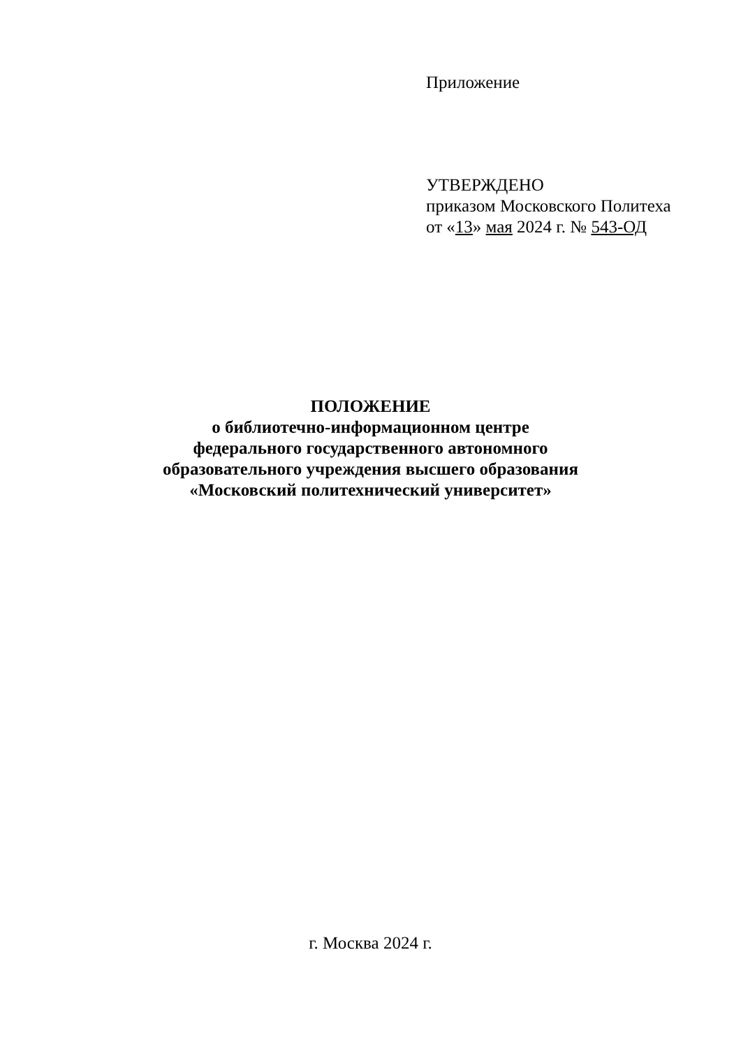Приложение
УТВЕРЖДЕНО
приказом Московского Политеха
от «13» мая 2024 г. № 543-ОД
ПОЛОЖЕНИЕ
о библиотечно-информационном центре
федерального государственного автономного
образовательного учреждения высшего образования
«Московский политехнический университет»
г. Москва 2024 г.